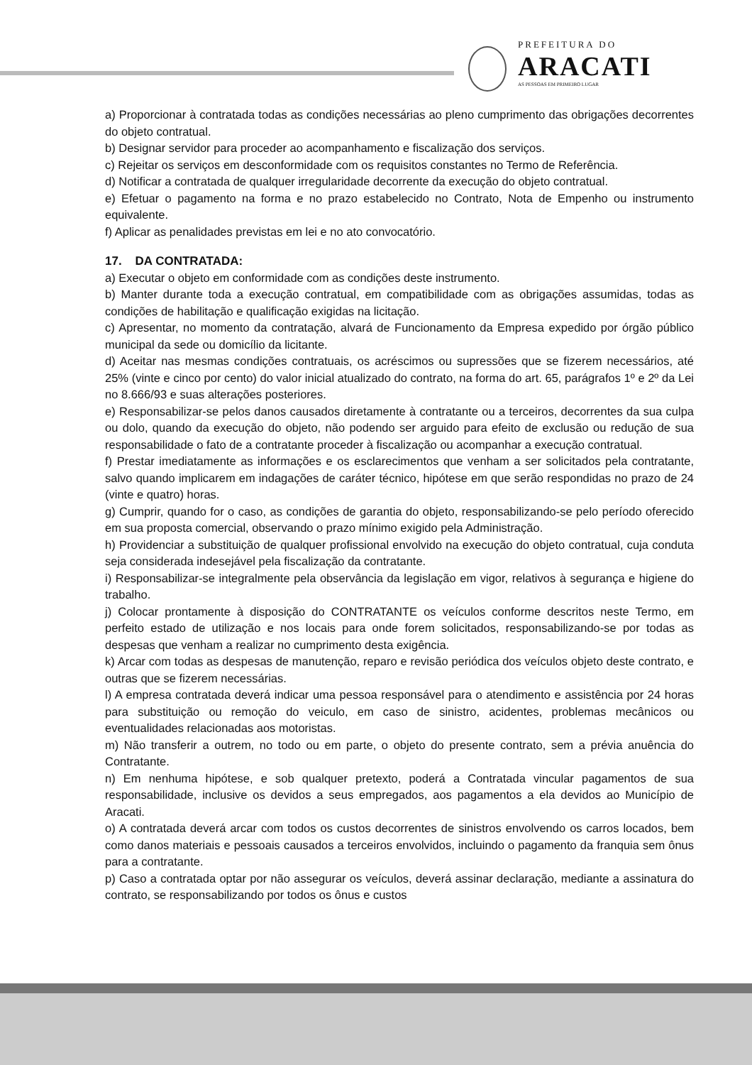PREFEITURA DO
ARACATI
AS PESSOAS EM PRIMEIRO LUGAR
a) Proporcionar à contratada todas as condições necessárias ao pleno cumprimento das obrigações decorrentes do objeto contratual.
b) Designar servidor para proceder ao acompanhamento e fiscalização dos serviços.
c) Rejeitar os serviços em desconformidade com os requisitos constantes no Termo de Referência.
d) Notificar a contratada de qualquer irregularidade decorrente da execução do objeto contratual.
e) Efetuar o pagamento na forma e no prazo estabelecido no Contrato, Nota de Empenho ou instrumento equivalente.
f) Aplicar as penalidades previstas em lei e no ato convocatório.
17. DA CONTRATADA:
a) Executar o objeto em conformidade com as condições deste instrumento.
b) Manter durante toda a execução contratual, em compatibilidade com as obrigações assumidas, todas as condições de habilitação e qualificação exigidas na licitação.
c) Apresentar, no momento da contratação, alvará de Funcionamento da Empresa expedido por órgão público municipal da sede ou domicílio da licitante.
d) Aceitar nas mesmas condições contratuais, os acréscimos ou supressões que se fizerem necessários, até 25% (vinte e cinco por cento) do valor inicial atualizado do contrato, na forma do art. 65, parágrafos 1º e 2º da Lei no 8.666/93 e suas alterações posteriores.
e) Responsabilizar-se pelos danos causados diretamente à contratante ou a terceiros, decorrentes da sua culpa ou dolo, quando da execução do objeto, não podendo ser arguido para efeito de exclusão ou redução de sua responsabilidade o fato de a contratante proceder à fiscalização ou acompanhar a execução contratual.
f) Prestar imediatamente as informações e os esclarecimentos que venham a ser solicitados pela contratante, salvo quando implicarem em indagações de caráter técnico, hipótese em que serão respondidas no prazo de 24 (vinte e quatro) horas.
g) Cumprir, quando for o caso, as condições de garantia do objeto, responsabilizando-se pelo período oferecido em sua proposta comercial, observando o prazo mínimo exigido pela Administração.
h) Providenciar a substituição de qualquer profissional envolvido na execução do objeto contratual, cuja conduta seja considerada indesejável pela fiscalização da contratante.
i) Responsabilizar-se integralmente pela observância da legislação em vigor, relativos à segurança e higiene do trabalho.
j) Colocar prontamente à disposição do CONTRATANTE os veículos conforme descritos neste Termo, em perfeito estado de utilização e nos locais para onde forem solicitados, responsabilizando-se por todas as despesas que venham a realizar no cumprimento desta exigência.
k) Arcar com todas as despesas de manutenção, reparo e revisão periódica dos veículos objeto deste contrato, e outras que se fizerem necessárias.
l) A empresa contratada deverá indicar uma pessoa responsável para o atendimento e assistência por 24 horas para substituição ou remoção do veiculo, em caso de sinistro, acidentes, problemas mecânicos ou eventualidades relacionadas aos motoristas.
m) Não transferir a outrem, no todo ou em parte, o objeto do presente contrato, sem a prévia anuência do Contratante.
n) Em nenhuma hipótese, e sob qualquer pretexto, poderá a Contratada vincular pagamentos de sua responsabilidade, inclusive os devidos a seus empregados, aos pagamentos a ela devidos ao Município de Aracati.
o) A contratada deverá arcar com todos os custos decorrentes de sinistros envolvendo os carros locados, bem como danos materiais e pessoais causados a terceiros envolvidos, incluindo o pagamento da franquia sem ônus para a contratante.
p) Caso a contratada optar por não assegurar os veículos, deverá assinar declaração, mediante a assinatura do contrato, se responsabilizando por todos os ônus e custos